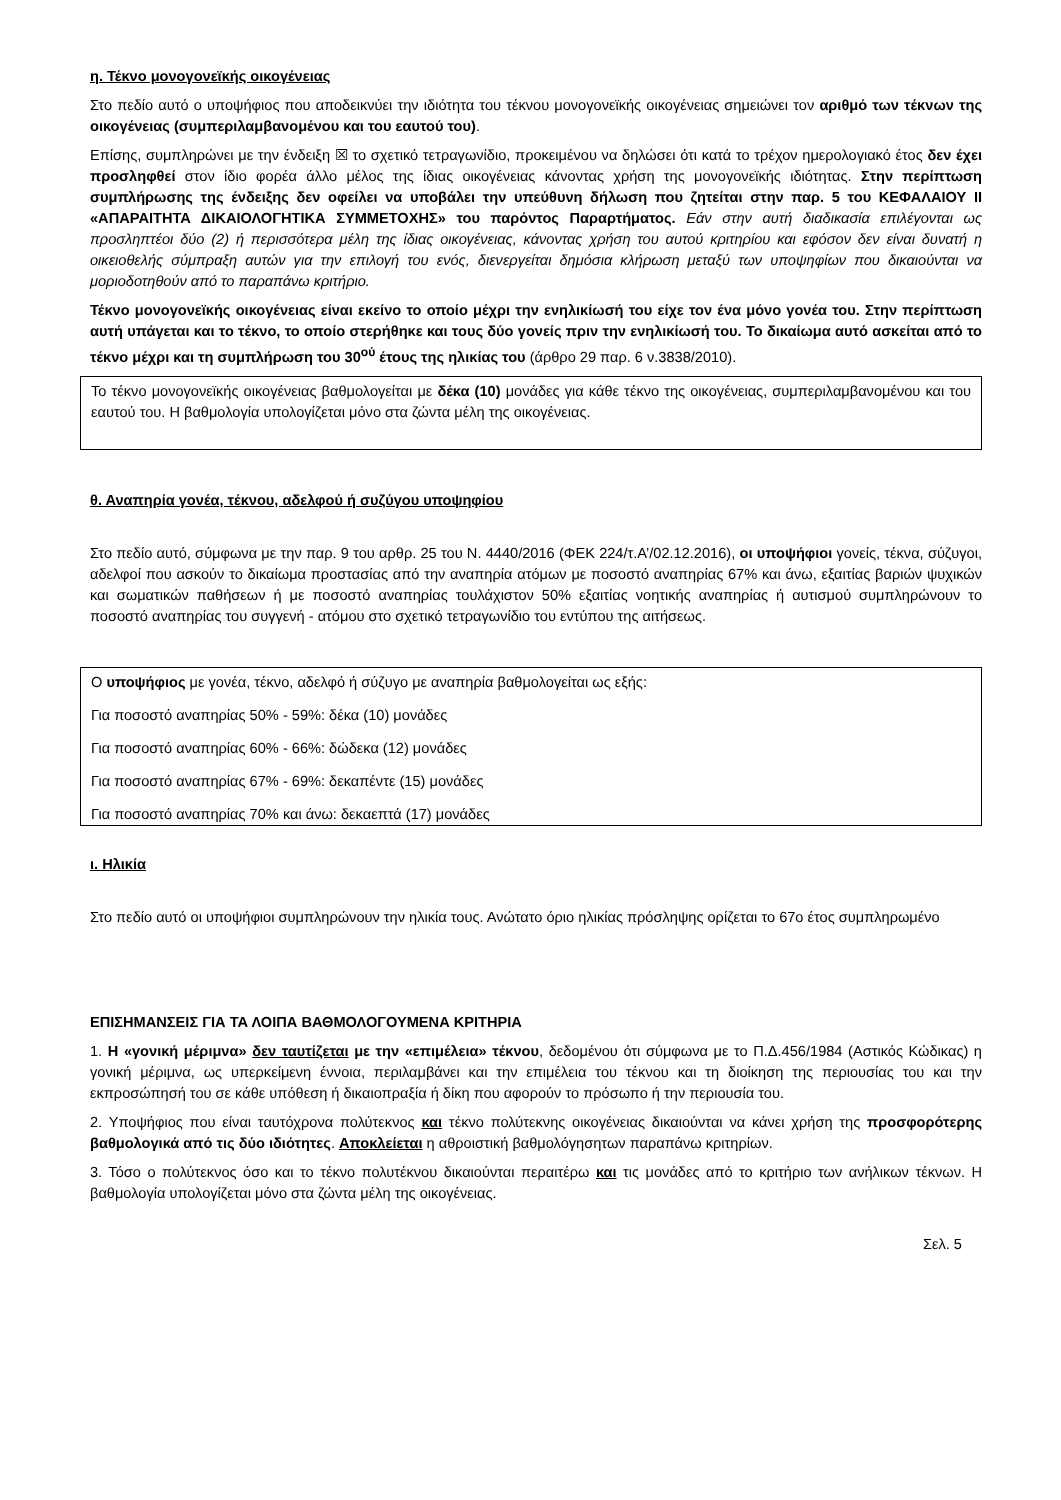η. Τέκνο μονογονεϊκής οικογένειας
Στο πεδίο αυτό ο υποψήφιος που αποδεικνύει την ιδιότητα του τέκνου μονογονεϊκής οικογένειας σημειώνει τον αριθμό των τέκνων της οικογένειας (συμπεριλαμβανομένου και του εαυτού του).
Επίσης, συμπληρώνει με την ένδειξη ☒ το σχετικό τετραγωνίδιο, προκειμένου να δηλώσει ότι κατά το τρέχον ημερολογιακό έτος δεν έχει προσληφθεί στον ίδιο φορέα άλλο μέλος της ίδιας οικογένειας κάνοντας χρήση της μονογονεϊκής ιδιότητας. Στην περίπτωση συμπλήρωσης της ένδειξης δεν οφείλει να υποβάλει την υπεύθυνη δήλωση που ζητείται στην παρ. 5 του ΚΕΦΑΛΑΙΟΥ ΙΙ «ΑΠΑΡΑΙΤΗΤΑ ΔΙΚΑΙΟΛΟΓΗΤΙΚΑ ΣΥΜΜΕΤΟΧΗΣ» του παρόντος Παραρτήματος. Εάν στην αυτή διαδικασία επιλέγονται ως προσληπτέοι δύο (2) ή περισσότερα μέλη της ίδιας οικογένειας, κάνοντας χρήση του αυτού κριτηρίου και εφόσον δεν είναι δυνατή η οικειοθελής σύμπραξη αυτών για την επιλογή του ενός, διενεργείται δημόσια κλήρωση μεταξύ των υποψηφίων που δικαιούνται να μοριοδοτηθούν από το παραπάνω κριτήριο.
Τέκνο μονογονεϊκής οικογένειας είναι εκείνο το οποίο μέχρι την ενηλικίωσή του είχε τον ένα μόνο γονέα του. Στην περίπτωση αυτή υπάγεται και το τέκνο, το οποίο στερήθηκε και τους δύο γονείς πριν την ενηλικίωσή του. Το δικαίωμα αυτό ασκείται από το τέκνο μέχρι και τη συμπλήρωση του 30<sup>ού</sup> έτους της ηλικίας του (άρθρο 29 παρ. 6 ν.3838/2010).
Το τέκνο μονογονεϊκής οικογένειας βαθμολογείται με δέκα (10) μονάδες για κάθε τέκνο της οικογένειας, συμπεριλαμβανομένου και του εαυτού του. Η βαθμολογία υπολογίζεται μόνο στα ζώντα μέλη της οικογένειας.
θ. Αναπηρία γονέα, τέκνου, αδελφού ή συζύγου υποψηφίου
Στο πεδίο αυτό, σύμφωνα με την παρ. 9 του αρθρ. 25 του Ν. 4440/2016 (ΦΕΚ 224/τ.Α’/02.12.2016), οι υποψήφιοι γονείς, τέκνα, σύζυγοι, αδελφοί που ασκούν το δικαίωμα προστασίας από την αναπηρία ατόμων με ποσοστό αναπηρίας 67% και άνω, εξαιτίας βαριών ψυχικών και σωματικών παθήσεων ή με ποσοστό αναπηρίας τουλάχιστον 50% εξαιτίας νοητικής αναπηρίας ή αυτισμού συμπληρώνουν το ποσοστό αναπηρίας του συγγενή - ατόμου στο σχετικό τετραγωνίδιο του εντύπου της αιτήσεως.
Ο υποψήφιος με γονέα, τέκνο, αδελφό ή σύζυγο με αναπηρία βαθμολογείται ως εξής:
Για ποσοστό αναπηρίας 50% - 59%: δέκα (10) μονάδες
Για ποσοστό αναπηρίας 60% - 66%: δώδεκα (12) μονάδες
Για ποσοστό αναπηρίας 67% - 69%: δεκαπέντε (15) μονάδες
Για ποσοστό αναπηρίας 70% και άνω: δεκαεπτά (17) μονάδες
ι. Ηλικία
Στο πεδίο αυτό οι υποψήφιοι συμπληρώνουν την ηλικία τους. Ανώτατο όριο ηλικίας πρόσληψης ορίζεται το 67ο έτος συμπληρωμένο
ΕΠΙΣΗΜΑΝΣΕΙΣ ΓΙΑ ΤΑ ΛΟΙΠΑ ΒΑΘΜΟΛΟΓΟΥΜΕΝΑ ΚΡΙΤΗΡΙΑ
1. Η «γονική μέριμνα» δεν ταυτίζεται με την «επιμέλεια» τέκνου, δεδομένου ότι σύμφωνα με το Π.Δ.456/1984 (Αστικός Κώδικας) η γονική μέριμνα, ως υπερκείμενη έννοια, περιλαμβάνει και την επιμέλεια του τέκνου και τη διοίκηση της περιουσίας του και την εκπροσώπησή του σε κάθε υπόθεση ή δικαιοπραξία ή δίκη που αφορούν το πρόσωπο ή την περιουσία του.
2. Υποψήφιος που είναι ταυτόχρονα πολύτεκνος και τέκνο πολύτεκνης οικογένειας δικαιούνται να κάνει χρήση της προσφορότερης βαθμολογικά από τις δύο ιδιότητες. Αποκλείεται η αθροιστική βαθμολόγησητων παραπάνω κριτηρίων.
3. Τόσο ο πολύτεκνος όσο και το τέκνο πολυτέκνου δικαιούνται περαιτέρω και τις μονάδες από το κριτήριο των ανήλικων τέκνων. Η βαθμολογία υπολογίζεται μόνο στα ζώντα μέλη της οικογένειας.
Σελ. 5